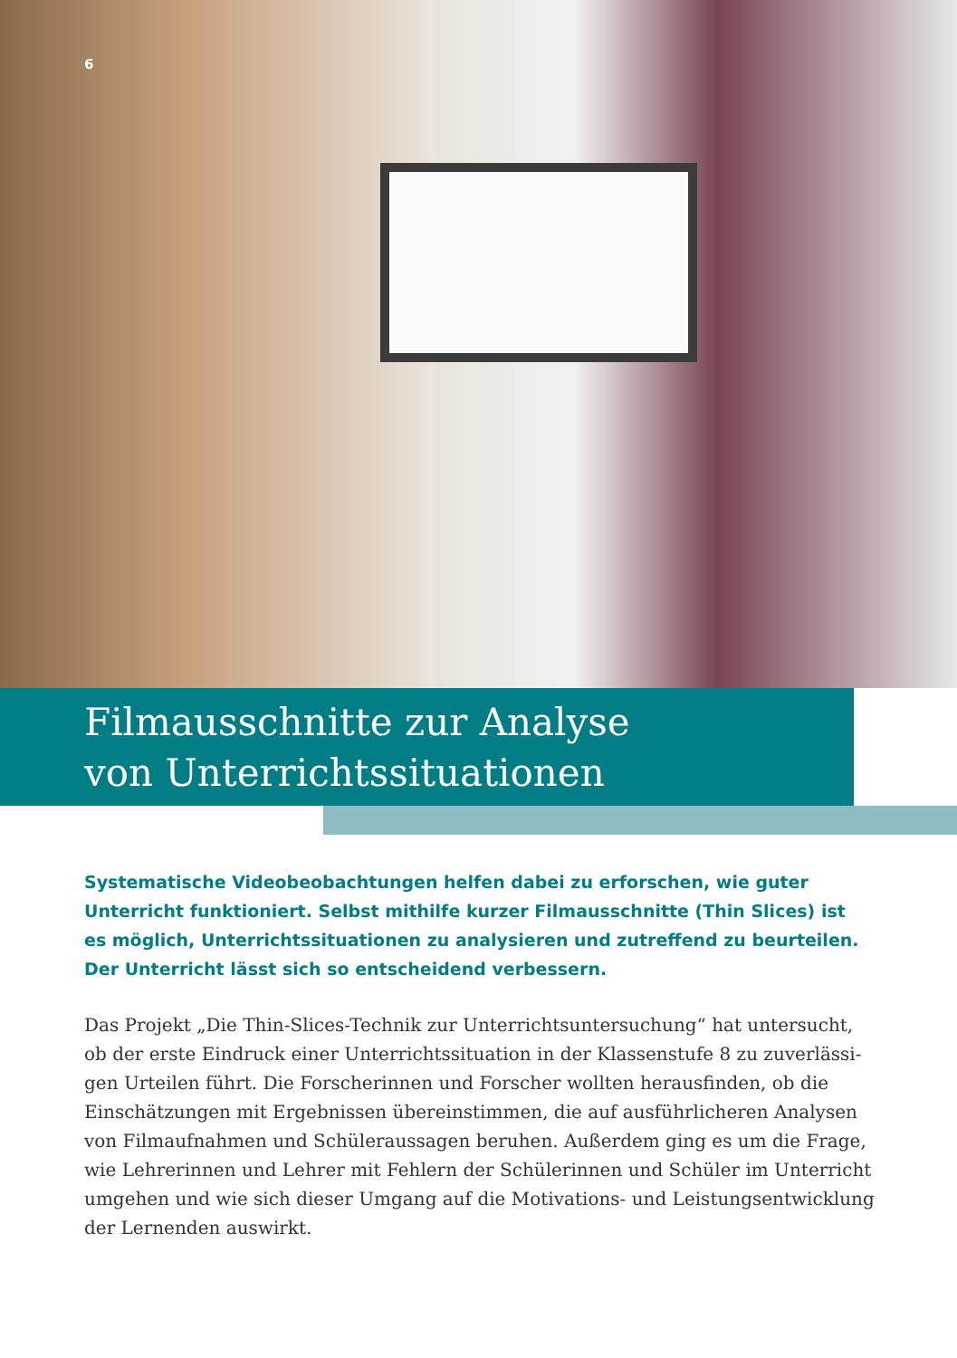6
Filmausschnitte zur Analyse
von Unterrichtssituationen
Systematische Videobeobachtungen helfen dabei zu erforschen, wie guter Unterricht funktioniert. Selbst mithilfe kurzer Filmausschnitte (Thin Slices) ist es möglich, Unter­richtssituationen zu analysieren und zutreffend zu beurteilen. Der Unterricht lässt sich so entscheidend verbessern.
Das Projekt „Die Thin-Slices-Technik zur Unterrichtsuntersuchung“ hat untersucht, ob der erste Eindruck einer Unterrichtssituation in der Klassenstufe 8 zu zuverlässi­gen Urteilen führt. Die Forscherinnen und Forscher wollten herausfinden, ob die Einschätzungen mit Ergebnissen übereinstimmen, die auf ausführlicheren Analysen von Filmaufnahmen und Schüleraussagen beruhen. Außerdem ging es um die Frage, wie Lehrerinnen und Lehrer mit Fehlern der Schülerinnen und Schüler im Unterricht umgehen und wie sich dieser Umgang auf die Motivations- und Leistungsentwick­lung der Lernenden auswirkt.